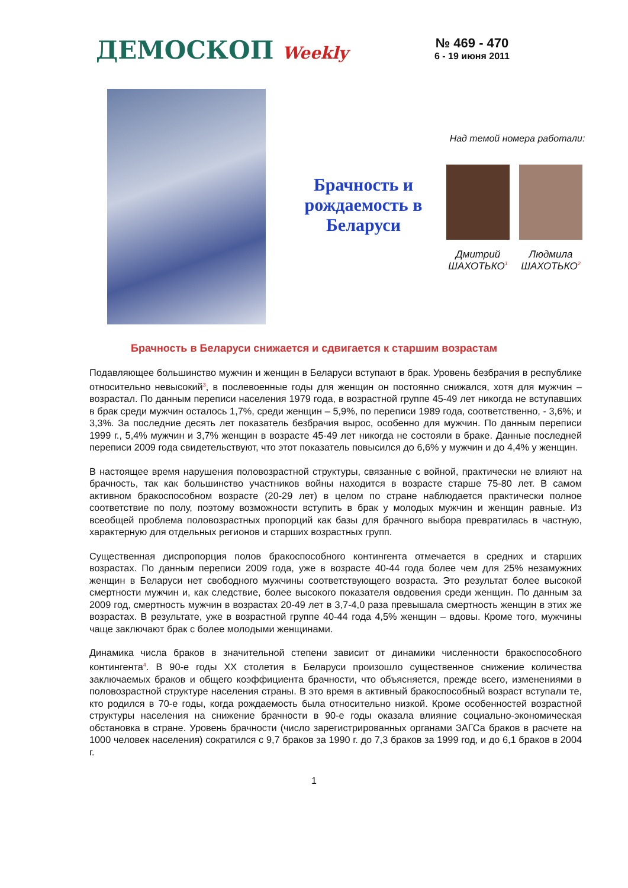ДЕМОСКОП Weekly
№ 469 - 470
6 - 19 июня 2011
Брачность и рождаемость в Беларуси
Над темой номера работали:
Дмитрий ШАХОТЬКО<sup>1</sup>
Людмила ШАХОТЬКО<sup>2</sup>
Брачность в Беларуси снижается и сдвигается к старшим возрастам
Подавляющее большинство мужчин и женщин в Беларуси вступают в брак. Уровень безбрачия в республике относительно невысокий<sup>3</sup>, в послевоенные годы для женщин он постоянно снижался, хотя для мужчин – возрастал. По данным переписи населения 1979 года, в возрастной группе 45-49 лет никогда не вступавших в брак среди мужчин осталось 1,7%, среди женщин – 5,9%, по переписи 1989 года, соответственно, - 3,6%; и 3,3%. За последние десять лет показатель безбрачия вырос, особенно для мужчин. По данным переписи 1999 г., 5,4% мужчин и 3,7% женщин в возрасте 45-49 лет никогда не состояли в браке. Данные последней переписи 2009 года свидетельствуют, что этот показатель повысился до 6,6% у мужчин и до 4,4% у женщин.
В настоящее время нарушения половозрастной структуры, связанные с войной, практически не влияют на брачность, так как большинство участников войны находится в возрасте старше 75-80 лет. В самом активном бракоспособном возрасте (20-29 лет) в целом по стране наблюдается практически полное соответствие по полу, поэтому возможности вступить в брак у молодых мужчин и женщин равные. Из всеобщей проблема половозрастных пропорций как базы для брачного выбора превратилась в частную, характерную для отдельных регионов и старших возрастных групп.
Существенная диспропорция полов бракоспособного контингента отмечается в средних и старших возрастах. По данным переписи 2009 года, уже в возрасте 40-44 года более чем для 25% незамужних женщин в Беларуси нет свободного мужчины соответствующего возраста. Это результат более высокой смертности мужчин и, как следствие, более высокого показателя овдовения среди женщин. По данным за 2009 год, смертность мужчин в возрастах 20-49 лет в 3,7-4,0 раза превышала смертность женщин в этих же возрастах. В результате, уже в возрастной группе 40-44 года 4,5% женщин – вдовы. Кроме того, мужчины чаще заключают брак с более молодыми женщинами.
Динамика числа браков в значительной степени зависит от динамики численности бракоспособного контингента<sup>4</sup>. В 90-е годы XX столетия в Беларуси произошло существенное снижение количества заключаемых браков и общего коэффициента брачности, что объясняется, прежде всего, изменениями в половозрастной структуре населения страны. В это время в активный бракоспособный возраст вступали те, кто родился в 70-е годы, когда рождаемость была относительно низкой. Кроме особенностей возрастной структуры населения на снижение брачности в 90-е годы оказала влияние социально-экономическая обстановка в стране. Уровень брачности (число зарегистрированных органами ЗАГСа браков в расчете на 1000 человек населения) сократился с 9,7 браков за 1990 г. до 7,3 браков за 1999 год, и до 6,1 браков в 2004 г.
1